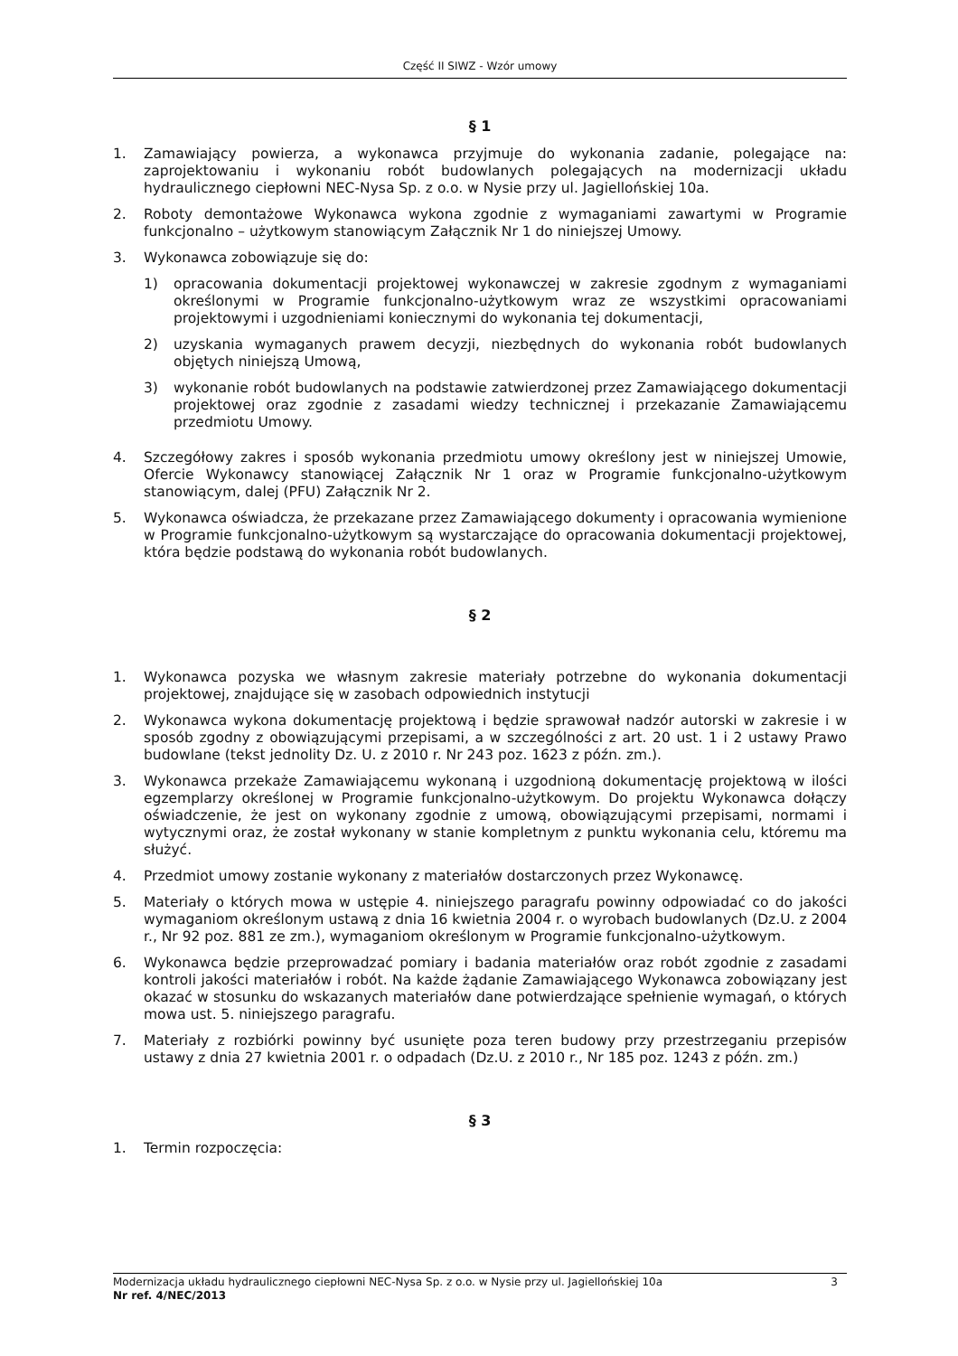Część II SIWZ - Wzór umowy
§ 1
1. Zamawiający powierza, a wykonawca przyjmuje do wykonania zadanie, polegające na: zaprojektowaniu i wykonaniu robót budowlanych polegających na modernizacji układu hydraulicznego ciepłowni NEC-Nysa Sp. z o.o. w Nysie przy ul. Jagiellońskiej 10a.
2. Roboty demontażowe Wykonawca wykona zgodnie z wymaganiami zawartymi w Programie funkcjonalno – użytkowym stanowiącym Załącznik Nr 1 do niniejszej Umowy.
3. Wykonawca zobowiązuje się do:
1) opracowania dokumentacji projektowej wykonawczej w zakresie zgodnym z wymaganiami określonymi w Programie funkcjonalno-użytkowym wraz ze wszystkimi opracowaniami projektowymi i uzgodnieniami koniecznymi do wykonania tej dokumentacji,
2) uzyskania wymaganych prawem decyzji, niezbędnych do wykonania robót budowlanych objętych niniejszą Umową,
3) wykonanie robót budowlanych na podstawie zatwierdzonej przez Zamawiającego dokumentacji projektowej oraz zgodnie z zasadami wiedzy technicznej i przekazanie Zamawiającemu przedmiotu Umowy.
4. Szczegółowy zakres i sposób wykonania przedmiotu umowy określony jest w niniejszej Umowie, Ofercie Wykonawcy stanowiącej Załącznik Nr 1 oraz w Programie funkcjonalno-użytkowym stanowiącym, dalej (PFU) Załącznik Nr 2.
5. Wykonawca oświadcza, że przekazane przez Zamawiającego dokumenty i opracowania wymienione w Programie funkcjonalno-użytkowym są wystarczające do opracowania dokumentacji projektowej, która będzie podstawą do wykonania robót budowlanych.
§ 2
1. Wykonawca pozyska we własnym zakresie materiały potrzebne do wykonania dokumentacji projektowej, znajdujące się w zasobach odpowiednich instytucji
2. Wykonawca wykona dokumentację projektową i będzie sprawował nadzór autorski w zakresie i w sposób zgodny z obowiązującymi przepisami, a w szczególności z art. 20 ust. 1 i 2 ustawy Prawo budowlane (tekst jednolity Dz. U. z 2010 r. Nr 243 poz. 1623 z późn. zm.).
3. Wykonawca przekaże Zamawiającemu wykonaną i uzgodnioną dokumentację projektową w ilości egzemplarzy określonej w Programie funkcjonalno-użytkowym. Do projektu Wykonawca dołączy oświadczenie, że jest on wykonany zgodnie z umową, obowiązującymi przepisami, normami i wytycznymi oraz, że został wykonany w stanie kompletnym z punktu wykonania celu, któremu ma służyć.
4. Przedmiot umowy zostanie wykonany z materiałów dostarczonych przez Wykonawcę.
5. Materiały o których mowa w ustępie 4. niniejszego paragrafu powinny odpowiadać co do jakości wymaganiom określonym ustawą z dnia 16 kwietnia 2004 r. o wyrobach budowlanych (Dz.U. z 2004 r., Nr 92 poz. 881 ze zm.), wymaganiom określonym w Programie funkcjonalno-użytkowym.
6. Wykonawca będzie przeprowadzać pomiary i badania materiałów oraz robót zgodnie z zasadami kontroli jakości materiałów i robót. Na każde żądanie Zamawiającego Wykonawca zobowiązany jest okazać w stosunku do wskazanych materiałów dane potwierdzające spełnienie wymagań, o których mowa ust. 5. niniejszego paragrafu.
7. Materiały z rozbiórki powinny być usunięte poza teren budowy przy przestrzeganiu przepisów ustawy z dnia 27 kwietnia 2001 r. o odpadach (Dz.U. z 2010 r., Nr 185 poz. 1243 z późn. zm.)
§ 3
1. Termin rozpoczęcia:
Modernizacja układu hydraulicznego ciepłowni NEC-Nysa Sp. z o.o. w Nysie przy ul. Jagiellońskiej 10a 3
Nr ref. 4/NEC/2013